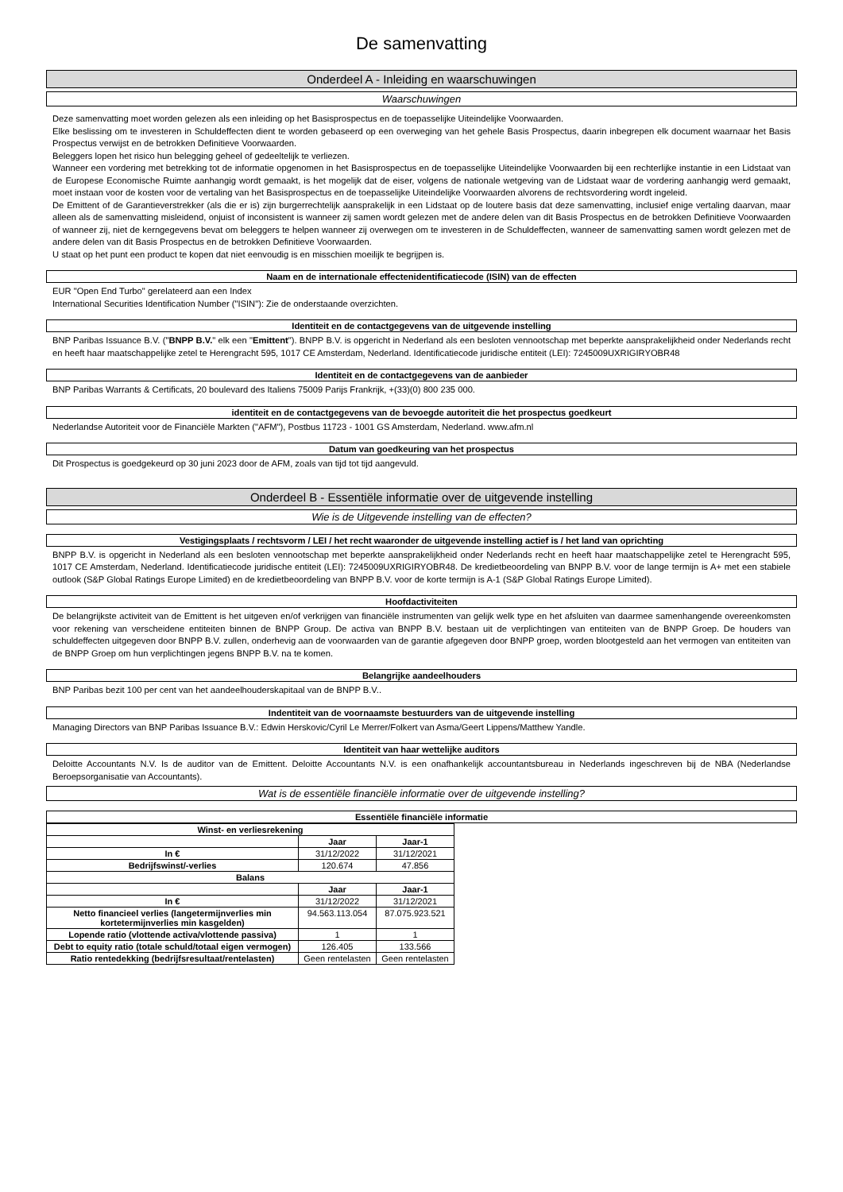De samenvatting
Onderdeel A - Inleiding en waarschuwingen
Waarschuwingen
Deze samenvatting moet worden gelezen als een inleiding op het Basisprospectus en de toepasselijke Uiteindelijke Voorwaarden.
Elke beslissing om te investeren in Schuldeffecten dient te worden gebaseerd op een overweging van het gehele Basis Prospectus, daarin inbegrepen elk document waarnaar het Basis Prospectus verwijst en de betrokken Definitieve Voorwaarden.
Beleggers lopen het risico hun belegging geheel of gedeeltelijk te verliezen.
Wanneer een vordering met betrekking tot de informatie opgenomen in het Basisprospectus en de toepasselijke Uiteindelijke Voorwaarden bij een rechterlijke instantie in een Lidstaat van de Europese Economische Ruimte aanhangig wordt gemaakt, is het mogelijk dat de eiser, volgens de nationale wetgeving van de Lidstaat waar de vordering aanhangig werd gemaakt, moet instaan voor de kosten voor de vertaling van het Basisprospectus en de toepasselijke Uiteindelijke Voorwaarden alvorens de rechtsvordering wordt ingeleid.
De Emittent of de Garantieverstrekker (als die er is) zijn burgerrechtelijk aansprakelijk in een Lidstaat op de loutere basis dat deze samenvatting, inclusief enige vertaling daarvan, maar alleen als de samenvatting misleidend, onjuist of inconsistent is wanneer zij samen wordt gelezen met de andere delen van dit Basis Prospectus en de betrokken Definitieve Voorwaarden of wanneer zij, niet de kerngegevens bevat om beleggers te helpen wanneer zij overwegen om te investeren in de Schuldeffecten, wanneer de samenvatting samen wordt gelezen met de andere delen van dit Basis Prospectus en de betrokken Definitieve Voorwaarden.
U staat op het punt een product te kopen dat niet eenvoudig is en misschien moeilijk te begrijpen is.
Naam en de internationale effectenidentificatiecode (ISIN) van de effecten
EUR "Open End Turbo" gerelateerd aan een Index
International Securities Identification Number ("ISIN"): Zie de onderstaande overzichten.
Identiteit en de contactgegevens van de uitgevende instelling
BNP Paribas Issuance B.V. ("BNPP B.V." elk een "Emittent"). BNPP B.V. is opgericht in Nederland als een besloten vennootschap met beperkte aansprakelijkheid onder Nederlands recht en heeft haar maatschappelijke zetel te Herengracht 595, 1017 CE Amsterdam, Nederland. Identificatiecode juridische entiteit (LEI): 7245009UXRIGIRYOBR48
Identiteit en de contactgegevens van de aanbieder
BNP Paribas Warrants & Certificats, 20 boulevard des Italiens 75009 Parijs Frankrijk, +(33)(0) 800 235 000.
identiteit en de contactgegevens van de bevoegde autoriteit die het prospectus goedkeurt
Nederlandse Autoriteit voor de Financiële Markten ("AFM"), Postbus 11723 - 1001 GS Amsterdam, Nederland. www.afm.nl
Datum van goedkeuring van het prospectus
Dit Prospectus is goedgekeurd op 30 juni 2023 door de AFM, zoals van tijd tot tijd aangevuld.
Onderdeel B - Essentiële informatie over de uitgevende instelling
Wie is de Uitgevende instelling van de effecten?
Vestigingsplaats / rechtsvorm / LEI / het recht waaronder de uitgevende instelling actief is / het land van oprichting
BNPP B.V. is opgericht in Nederland als een besloten vennootschap met beperkte aansprakelijkheid onder Nederlands recht en heeft haar maatschappelijke zetel te Herengracht 595, 1017 CE Amsterdam, Nederland. Identificatiecode juridische entiteit (LEI): 7245009UXRIGIRYOBR48. De kredietbeoordeling van BNPP B.V. voor de lange termijn is A+ met een stabiele outlook (S&P Global Ratings Europe Limited) en de kredietbeoordeling van BNPP B.V. voor de korte termijn is A-1 (S&P Global Ratings Europe Limited).
Hoofdactiviteiten
De belangrijkste activiteit van de Emittent is het uitgeven en/of verkrijgen van financiële instrumenten van gelijk welk type en het afsluiten van daarmee samenhangende overeenkomsten voor rekening van verscheidene entiteiten binnen de BNPP Group. De activa van BNPP B.V. bestaan uit de verplichtingen van entiteiten van de BNPP Groep. De houders van schuldeffecten uitgegeven door BNPP B.V. zullen, onderhevig aan de voorwaarden van de garantie afgegeven door BNPP groep, worden blootgesteld aan het vermogen van entiteiten van de BNPP Groep om hun verplichtingen jegens BNPP B.V. na te komen.
Belangrijke aandeelhouders
BNP Paribas bezit 100 per cent van het aandeelhouderskapitaal van de BNPP B.V..
Indentiteit van de voornaamste bestuurders van de uitgevende instelling
Managing Directors van BNP Paribas Issuance B.V.: Edwin Herskovic/Cyril Le Merrer/Folkert van Asma/Geert Lippens/Matthew Yandle.
Identiteit van haar wettelijke auditors
Deloitte Accountants N.V. Is de auditor van de Emittent. Deloitte Accountants N.V. is een onafhankelijk accountantsbureau in Nederlands ingeschreven bij de NBA (Nederlandse Beroepsorganisatie van Accountants).
Wat is de essentiële financiële informatie over de uitgevende instelling?
Essentiële financiële informatie
| Winst- en verliesrekening | | |
| --- | --- | --- |
| | Jaar | Jaar-1 |
| In € | 31/12/2022 | 31/12/2021 |
| Bedrijfswinst/-verlies | 120.674 | 47.856 |
| Balans | | |
| | Jaar | Jaar-1 |
| In € | 31/12/2022 | 31/12/2021 |
| Netto financieel verlies (langetermijnverlies min kortetermijnverlies min kasgelden) | 94.563.113.054 | 87.075.923.521 |
| Lopende ratio (vlottende activa/vlottende passiva) | 1 | 1 |
| Debt to equity ratio (totale schuld/totaal eigen vermogen) | 126.405 | 133.566 |
| Ratio rentedekking (bedrijfsresultaat/rentelasten) | Geen rentelasten | Geen rentelasten |